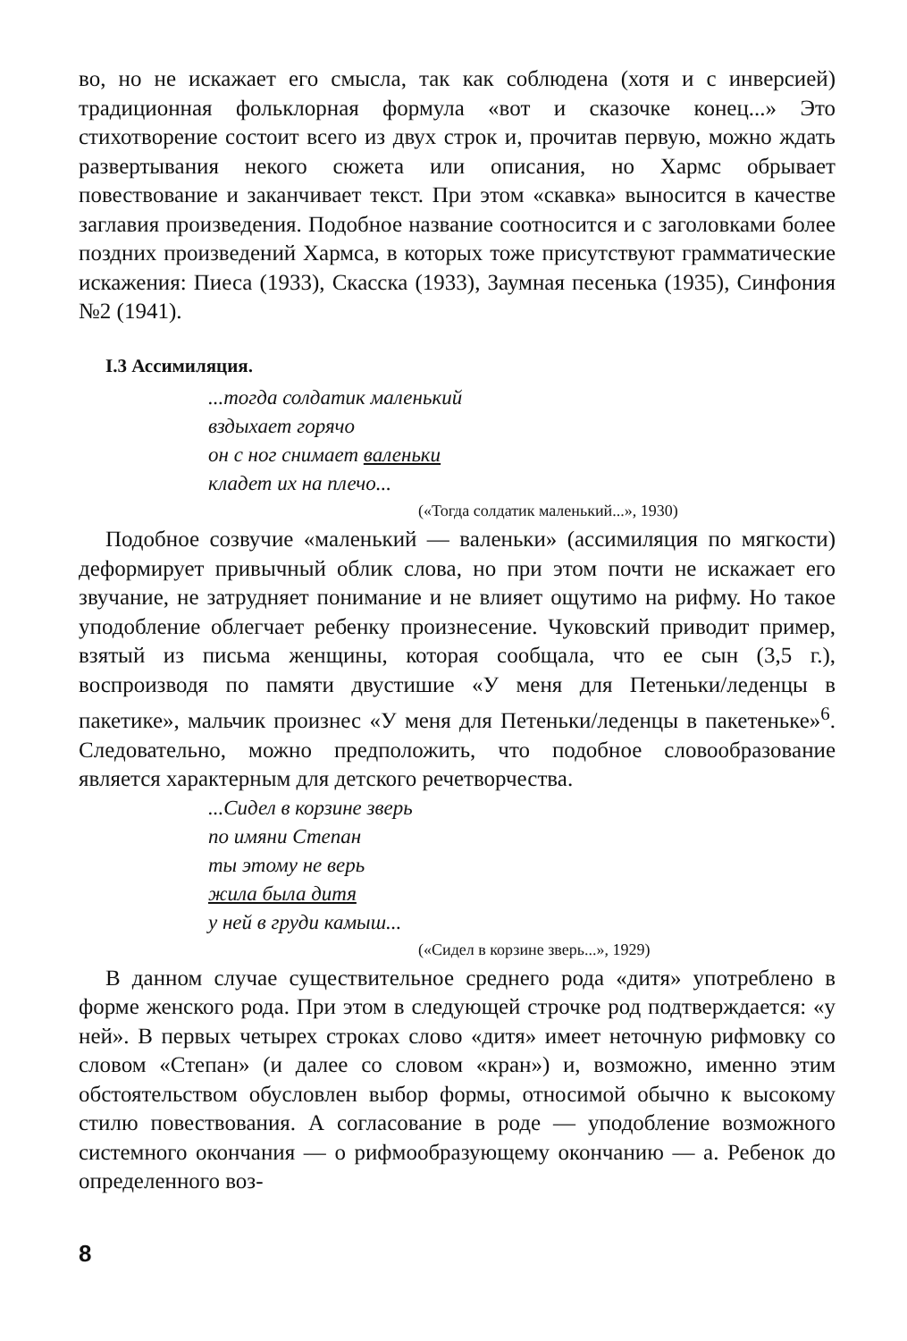во, но не искажает его смысла, так как соблюдена (хотя и с инверсией) традиционная фольклорная формула «вот и сказочке конец...» Это стихотворение состоит всего из двух строк и, прочитав первую, можно ждать развертывания некого сюжета или описания, но Хармс обрывает повествование и заканчивает текст. При этом «скавка» выносится в качестве заглавия произведения. Подобное название соотносится и с заголовками более поздних произведений Хармса, в которых тоже присутствуют грамматические искажения: Пиеса (1933), Скасска (1933), Заумная песенька (1935), Синфония №2 (1941).
I.3 Ассимиляция.
...тогда солдатик маленький
вздыхает горячо
он с ног снимает валеньки
кладет их на плечо...
(«Тогда солдатик маленький...», 1930)
Подобное созвучие «маленький — валеньки» (ассимиляция по мягкости) деформирует привычный облик слова, но при этом почти не искажает его звучание, не затрудняет понимание и не влияет ощутимо на рифму. Но такое уподобление облегчает ребенку произнесение. Чуковский приводит пример, взятый из письма женщины, которая сообщала, что ее сын (3,5 г.), воспроизводя по памяти двустишие «У меня для Петеньки/леденцы в пакетике», мальчик произнес «У меня для Петеньки/леденцы в пакетеньке»<sup>6</sup>. Следовательно, можно предположить, что подобное словообразование является характерным для детского речетворчества.
...Сидел в корзине зверь
по имяни Степан
ты этому не верь
жила была дитя
у ней в груди камыш...
(«Сидел в корзине зверь...», 1929)
В данном случае существительное среднего рода «дитя» употреблено в форме женского рода. При этом в следующей строчке род подтверждается: «у ней». В первых четырех строках слово «дитя» имеет неточную рифмовку со словом «Степан» (и далее со словом «кран») и, возможно, именно этим обстоятельством обусловлен выбор формы, относимой обычно к высокому стилю повествования. А согласование в роде — уподобление возможного системного окончания — о рифмообразующему окончанию — а. Ребенок до определенного воз-
8